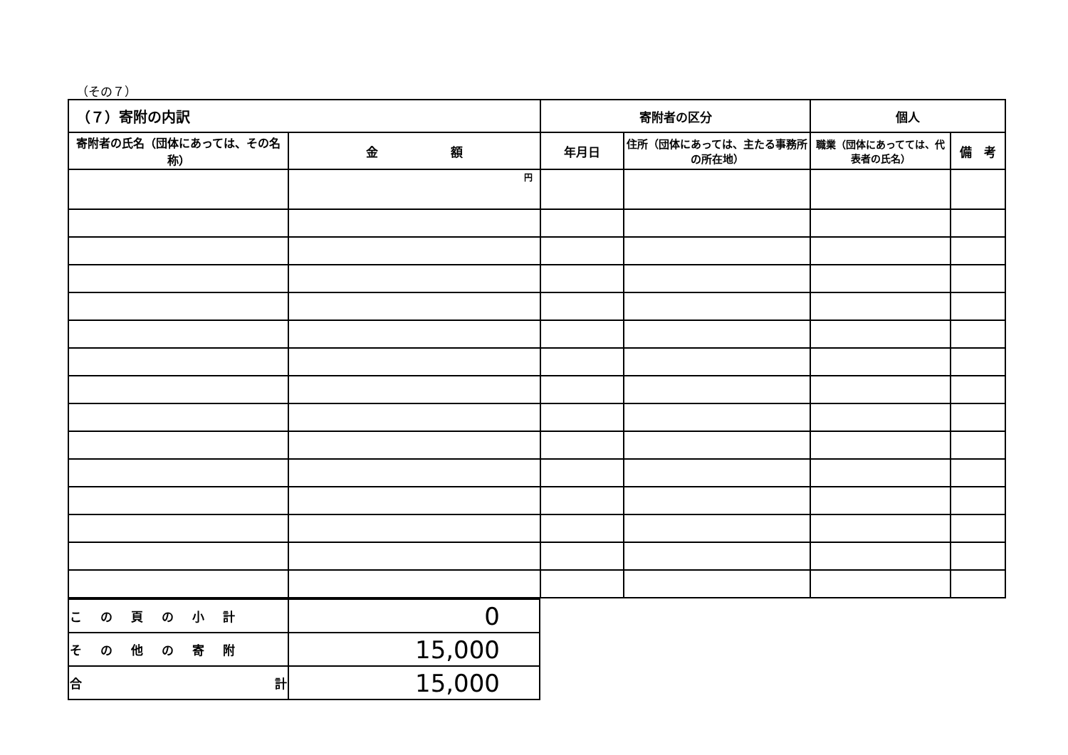（その７）
| （７）寄附の内訳 | | 寄附者の区分 | | 個人 | |
| --- | --- | --- | --- | --- | --- |
| 寄附者の氏名（団体にあっては、その名称） | 金 額 | 年月日 | 住所（団体にあっては、主たる事務所の所在地） | 職業（団体にあってては、代表者の氏名） | 備 考 |
| | 円 | | | | |
| この頁の小計 | 0 |
| その他の寄附 | 15,000 |
| 合 計 | 15,000 |